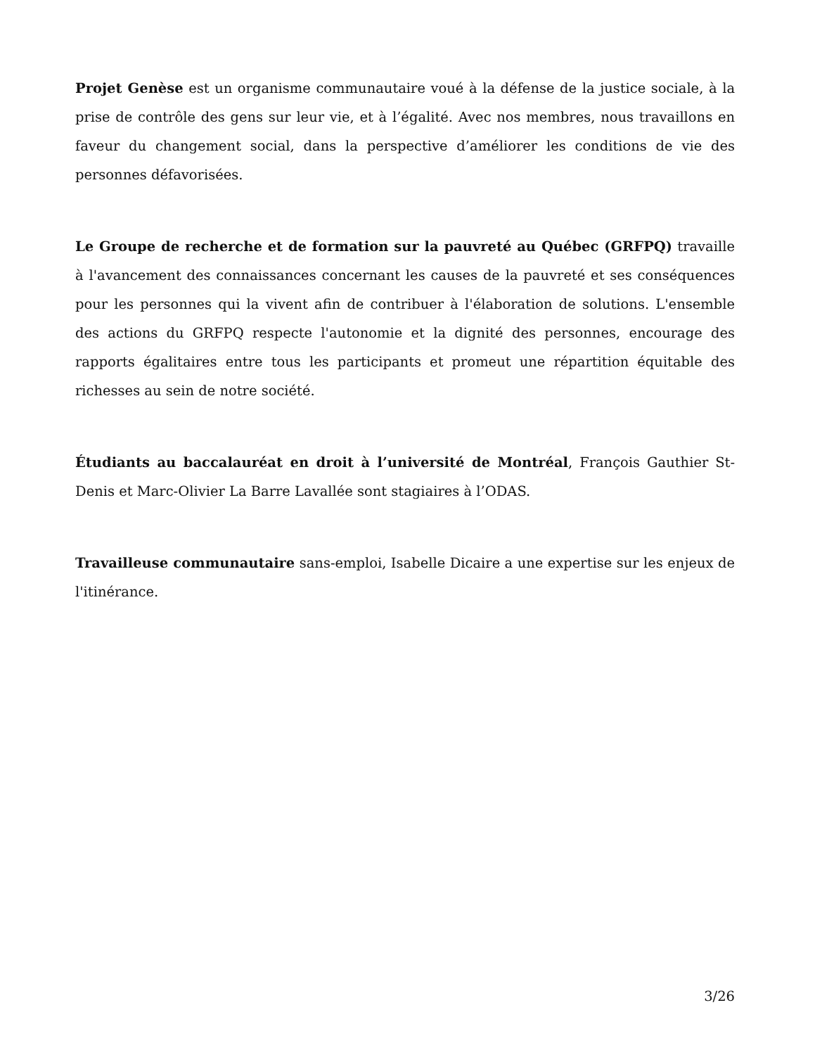Projet Genèse est un organisme communautaire voué à la défense de la justice sociale, à la prise de contrôle des gens sur leur vie, et à l’égalité. Avec nos membres, nous travaillons en faveur du changement social, dans la perspective d’améliorer les conditions de vie des personnes défavorisées.
Le Groupe de recherche et de formation sur la pauvreté au Québec (GRFPQ) travaille à l'avancement des connaissances concernant les causes de la pauvreté et ses conséquences pour les personnes qui la vivent afin de contribuer à l'élaboration de solutions. L'ensemble des actions du GRFPQ respecte l'autonomie et la dignité des personnes, encourage des rapports égalitaires entre tous les participants et promeut une répartition équitable des richesses au sein de notre société.
Étudiants au baccalauréat en droit à l’université de Montréal, François Gauthier St-Denis et Marc-Olivier La Barre Lavallée sont stagiaires à l’ODAS.
Travailleuse communautaire sans-emploi, Isabelle Dicaire a une expertise sur les enjeux de l'itinérance.
3/26